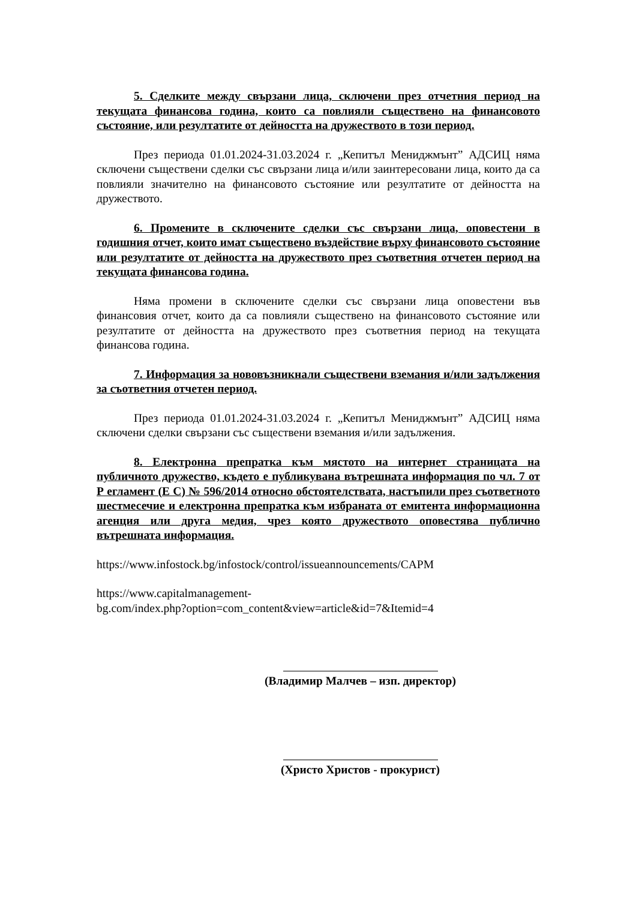5. Сделките между свързани лица, сключени през отчетния период на текущата финансова година, които са повлияли съществено на финансовото състояние, или резултатите от дейността на дружеството в този период.
През периода 01.01.2024-31.03.2024 г. „Кепитъл Мениджмънт” АДСИЦ няма сключени съществени сделки със свързани лица и/или заинтересовани лица, които да са повлияли значително на финансовото състояние или резултатите от дейността на дружеството.
6. Промените в сключените сделки със свързани лица, оповестени в годишния отчет, които имат съществено въздействие върху финансовото състояние или резултатите от дейността на дружеството през съответния отчетен период на текущата финансова година.
Няма промени в сключените сделки със свързани лица оповестени във финансовия отчет, които да са повлияли съществено на финансовото състояние или резултатите от дейността на дружеството през съответния период на текущата финансова година.
7. Информация за нововъзникнали съществени вземания и/или задължения за съответния отчетен период.
През периода 01.01.2024-31.03.2024 г. „Кепитъл Мениджмънт” АДСИЦ няма сключени сделки свързани със съществени вземания и/или задължения.
8. Електронна препратка към мястото на интернет страницата на публичното дружество, където е публикувана вътрешната информация по чл. 7 от Р егламент (Е С) № 596/2014 относно обстоятелствата, настъпили през съответното шестмесечие и електронна препратка към избраната от емитента информационна агенция или друга медия, чрез която дружеството оповестява публично вътрешната информация.
https://www.infostock.bg/infostock/control/issueannouncements/CAPM
https://www.capitalmanagement-
bg.com/index.php?option=com_content&view=article&id=7&Itemid=4
(Владимир Малчев – изп. директор)
(Христо Христов - прокурист)